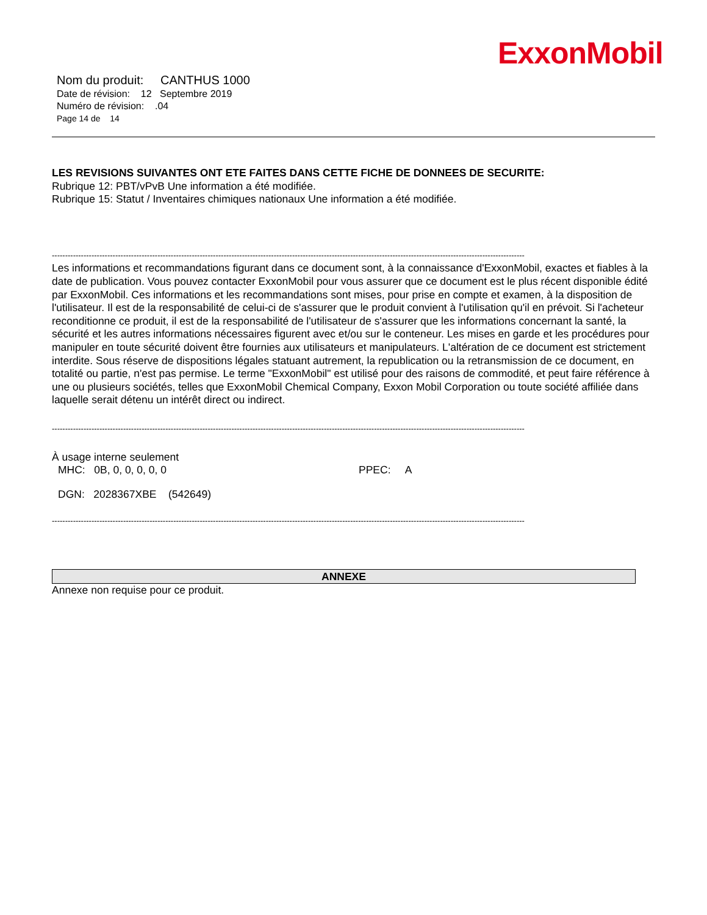ExxonMobil
Nom du produit: CANTHUS 1000
Date de révision: 12 Septembre 2019
Numéro de révision: .04
Page 14 de 14
LES REVISIONS SUIVANTES ONT ETE FAITES DANS CETTE FICHE DE DONNEES DE SECURITE:
Rubrique 12: PBT/vPvB Une information a été modifiée.
Rubrique 15: Statut / Inventaires chimiques nationaux Une information a été modifiée.
-----------------------------------------------------------------------------------------------------------------------------------------------------------------------------------
Les informations et recommandations figurant dans ce document sont, à la connaissance d'ExxonMobil, exactes et fiables à la date de publication. Vous pouvez contacter ExxonMobil pour vous assurer que ce document est le plus récent disponible édité par ExxonMobil. Ces informations et les recommandations sont mises, pour prise en compte et examen, à la disposition de l'utilisateur. Il est de la responsabilité de celui-ci de s'assurer que le produit convient à l'utilisation qu'il en prévoit. Si l'acheteur reconditionne ce produit, il est de la responsabilité de l'utilisateur de s'assurer que les informations concernant la santé, la sécurité et les autres informations nécessaires figurent avec et/ou sur le conteneur. Les mises en garde et les procédures pour manipuler en toute sécurité doivent être fournies aux utilisateurs et manipulateurs. L'altération de ce document est strictement interdite. Sous réserve de dispositions légales statuant autrement, la republication ou la retransmission de ce document, en totalité ou partie, n'est pas permise. Le terme "ExxonMobil" est utilisé pour des raisons de commodité, et peut faire référence à une ou plusieurs sociétés, telles que ExxonMobil Chemical Company, Exxon Mobil Corporation ou toute société affiliée dans laquelle serait détenu un intérêt direct ou indirect.
-----------------------------------------------------------------------------------------------------------------------------------------------------------------------------------
À usage interne seulement
MHC: 0B, 0, 0, 0, 0, 0 PPEC: A
DGN: 2028367XBE (542649)
-----------------------------------------------------------------------------------------------------------------------------------------------------------------------------------
ANNEXE
Annexe non requise pour ce produit.